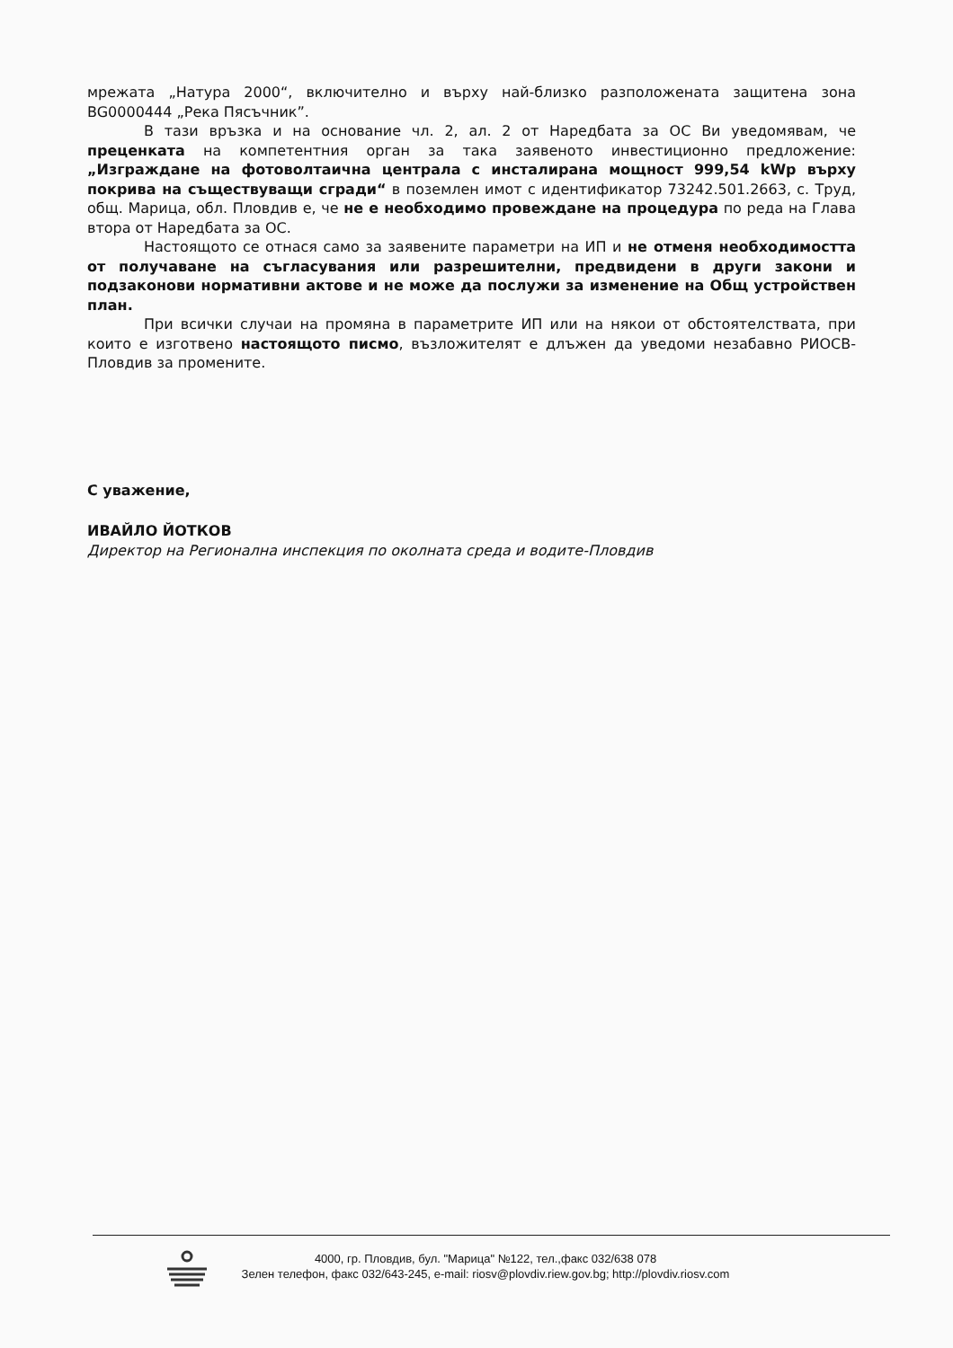мрежата „Натура 2000“, включително и върху най-близко разположената защитена зона BG0000444 „Река Пясъчник”.
В тази връзка и на основание чл. 2, ал. 2 от Наредбата за ОС Ви уведомявам, че преценката на компетентния орган за така заявеното инвестиционно предложение: „Изграждане на фотоволтаична централа с инсталирана мощност 999,54 kWp върху покрива на съществуващи сгради“ в поземлен имот с идентификатор 73242.501.2663, с. Труд, общ. Марица, обл. Пловдив е, че не е необходимо провеждане на процедура по реда на Глава втора от Наредбата за ОС.
Настоящото се отнася само за заявените параметри на ИП и не отменя необходимостта от получаване на съгласувания или разрешителни, предвидени в други закони и подзаконови нормативни актове и не може да послужи за изменение на Общ устройствен план.
При всички случаи на промяна в параметрите ИП или на някои от обстоятелствата, при които е изготвено настоящото писмо, възложителят е длъжен да уведоми незабавно РИОСВ-Пловдив за промените.
С уважение,
ИВАЙЛО ЙОТКОВ
Директор на Регионална инспекция по околната среда и водите-Пловдив
4000, гр. Пловдив, бул. "Марица" №122, тел.,факс 032/638 078
Зелен телефон, факс 032/643-245, e-mail: riosv@plovdiv.riew.gov.bg; http://plovdiv.riosv.com